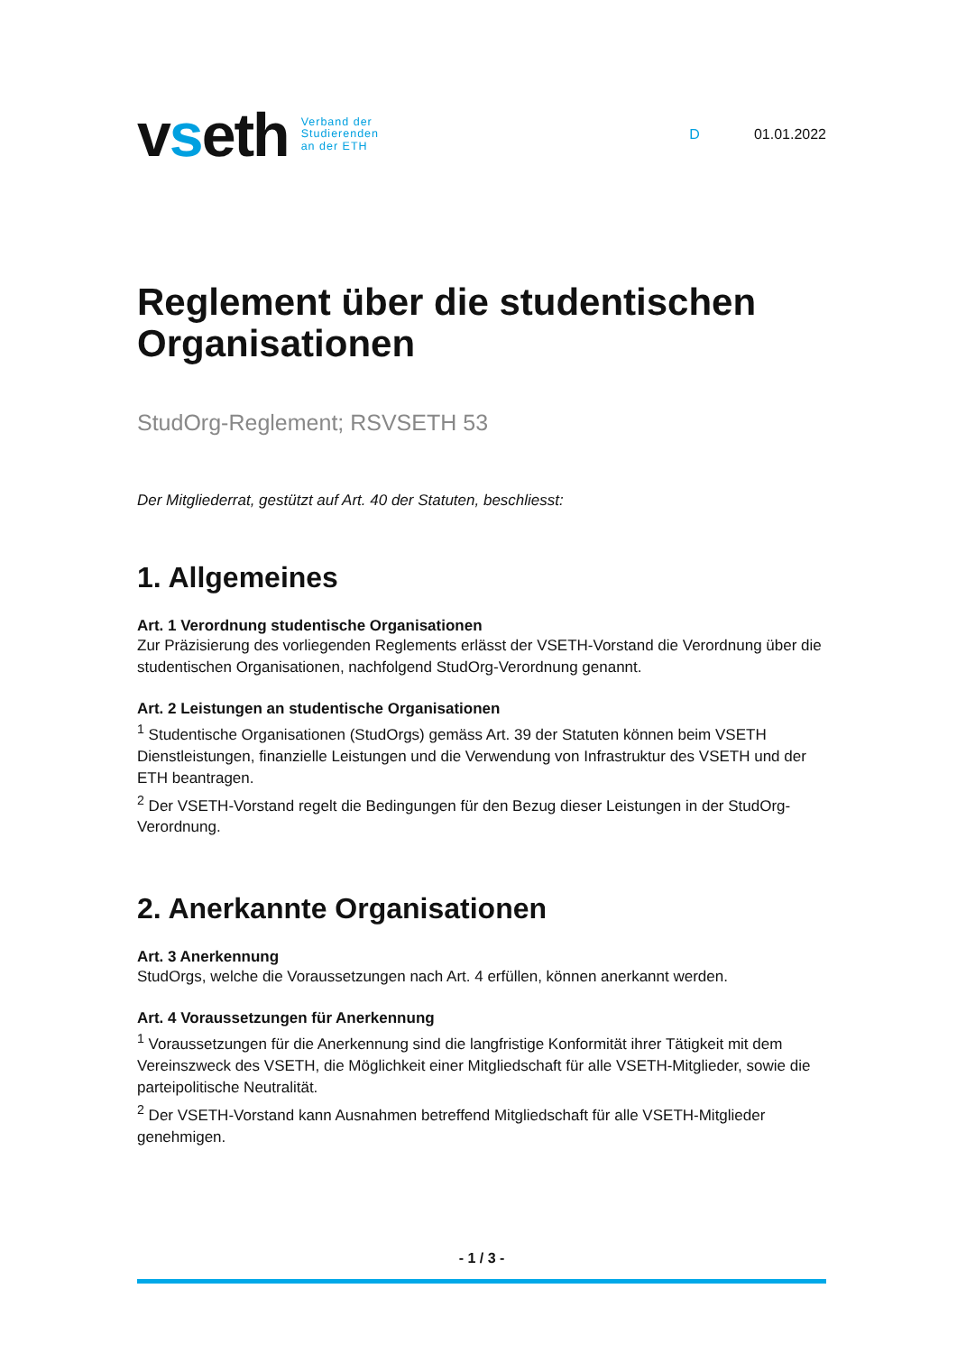vseth
Verband der
Studierenden
an der ETH
D 01.01.2022
Reglement über die studentischen Organisationen
StudOrg-Reglement; RSVSETH 53
Der Mitgliederrat, gestützt auf Art. 40 der Statuten, beschliesst:
1. Allgemeines
Art. 1 Verordnung studentische Organisationen
Zur Präzisierung des vorliegenden Reglements erlässt der VSETH-Vorstand die Verordnung über die studentischen Organisationen, nachfolgend StudOrg-Verordnung genannt.
Art. 2 Leistungen an studentische Organisationen
<sup>1</sup> Studentische Organisationen (StudOrgs) gemäss Art. 39 der Statuten können beim VSETH Dienstleistungen, finanzielle Leistungen und die Verwendung von Infrastruktur des VSETH und der ETH beantragen.
<sup>2</sup> Der VSETH-Vorstand regelt die Bedingungen für den Bezug dieser Leistungen in der StudOrg-Verordnung.
2. Anerkannte Organisationen
Art. 3 Anerkennung
StudOrgs, welche die Voraussetzungen nach Art. 4 erfüllen, können anerkannt werden.
Art. 4 Voraussetzungen für Anerkennung
<sup>1</sup> Voraussetzungen für die Anerkennung sind die langfristige Konformität ihrer Tätigkeit mit dem Vereinszweck des VSETH, die Möglichkeit einer Mitgliedschaft für alle VSETH-Mitglieder, sowie die parteipolitische Neutralität.
<sup>2</sup> Der VSETH-Vorstand kann Ausnahmen betreffend Mitgliedschaft für alle VSETH-Mitglieder genehmigen.
- 1 / 3 -